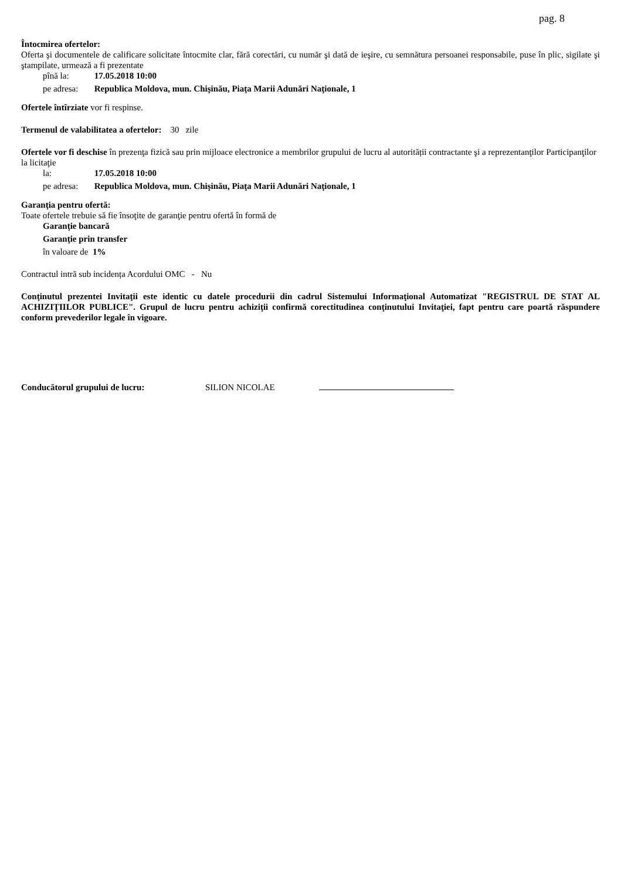pag. 8
Întocmirea ofertelor:
Oferta şi documentele de calificare solicitate întocmite clar, fără corectări, cu număr şi dată de ieşire, cu semnătura persoanei responsabile, puse în plic, sigilate şi ştampilate, urmează a fi prezentate
pînă la: 17.05.2018 10:00
pe adresa: Republica Moldova, mun. Chişinău, Piaţa Marii Adunări Naţionale, 1
Ofertele întîrziate vor fi respinse.
Termenul de valabilitatea a ofertelor: 30 zile
Ofertele vor fi deschise în prezenţa fizică sau prin mijloace electronice a membrilor grupului de lucru al autorității contractante şi a reprezentanţilor Participanţilor la licitaţie
la: 17.05.2018 10:00
pe adresa: Republica Moldova, mun. Chişinău, Piaţa Marii Adunări Naţionale, 1
Garanţia pentru ofertă:
Toate ofertele trebuie să fie însoţite de garanţie pentru ofertă în formă de
Garanţie bancară
Garanţie prin transfer
în valoare de 1%
Contractul intră sub incidența Acordului OMC - Nu
Conţinutul prezentei Invitaţii este identic cu datele procedurii din cadrul Sistemului Informaţional Automatizat "REGISTRUL DE STAT AL ACHIZIȚIILOR PUBLICE". Grupul de lucru pentru achiziţii confirmă corectitudinea conţinutului Invitaţiei, fapt pentru care poartă răspundere conform prevederilor legale în vigoare.
Conducătorul grupului de lucru: SILION NICOLAE